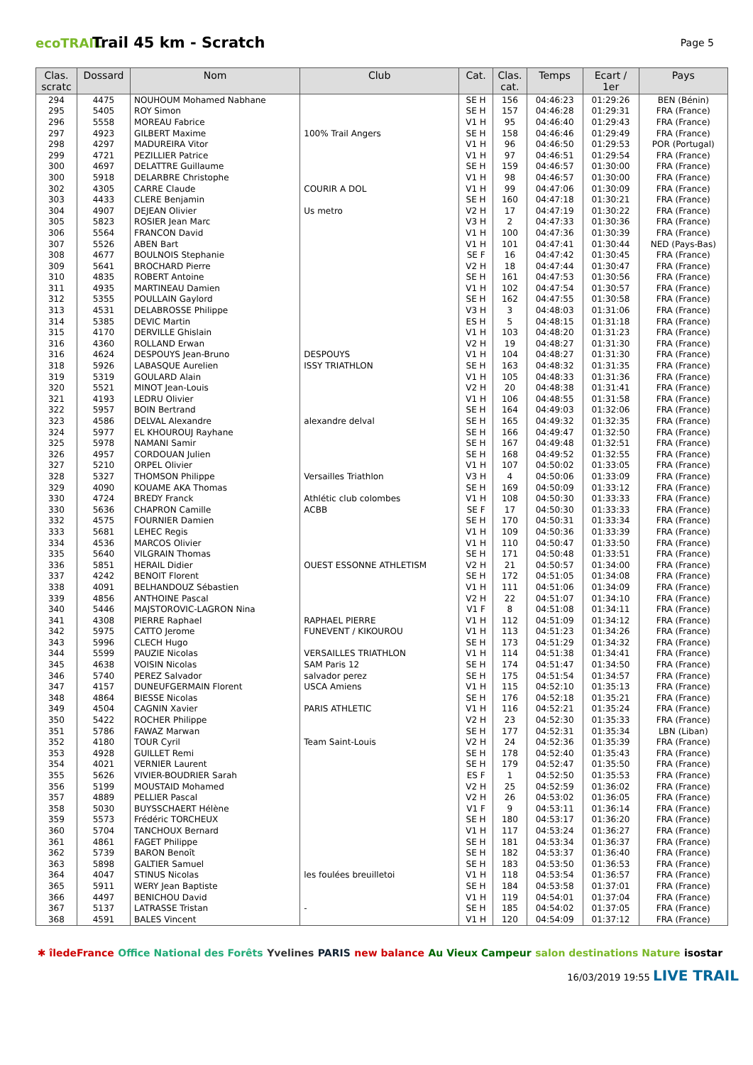ecoTRAIL
Trail 45 km - Scratch
Page 5
| Clas. scratc | Dossard | Nom | Club | Cat. | Clas. cat. | Temps | Ecart / 1er | Pays |
| --- | --- | --- | --- | --- | --- | --- | --- | --- |
| 294 | 4475 | NOUHOUM Mohamed Nabhane | | SE H | 156 | 04:46:23 | 01:29:26 | BEN (Bénin) |
| 295 | 5405 | ROY Simon | | SE H | 157 | 04:46:28 | 01:29:31 | FRA (France) |
| 296 | 5558 | MOREAU Fabrice | | V1 H | 95 | 04:46:40 | 01:29:43 | FRA (France) |
| 297 | 4923 | GILBERT Maxime | 100% Trail Angers | SE H | 158 | 04:46:46 | 01:29:49 | FRA (France) |
| 298 | 4297 | MADUREIRA Vitor | | V1 H | 96 | 04:46:50 | 01:29:53 | POR (Portugal) |
| 299 | 4721 | PEZILLIER Patrice | | V1 H | 97 | 04:46:51 | 01:29:54 | FRA (France) |
| 300 | 4697 | DELATTRE Guillaume | | SE H | 159 | 04:46:57 | 01:30:00 | FRA (France) |
| 300 | 5918 | DELARBRE Christophe | | V1 H | 98 | 04:46:57 | 01:30:00 | FRA (France) |
| 302 | 4305 | CARRE Claude | COURIR A DOL | V1 H | 99 | 04:47:06 | 01:30:09 | FRA (France) |
| 303 | 4433 | CLERE Benjamin | | SE H | 160 | 04:47:18 | 01:30:21 | FRA (France) |
| 304 | 4907 | DEJEAN Olivier | Us metro | V2 H | 17 | 04:47:19 | 01:30:22 | FRA (France) |
| 305 | 5823 | ROSIER Jean Marc | | V3 H | 2 | 04:47:33 | 01:30:36 | FRA (France) |
| 306 | 5564 | FRANCON David | | V1 H | 100 | 04:47:36 | 01:30:39 | FRA (France) |
| 307 | 5526 | ABEN Bart | | V1 H | 101 | 04:47:41 | 01:30:44 | NED (Pays-Bas) |
| 308 | 4677 | BOULNOIS Stephanie | | SE F | 16 | 04:47:42 | 01:30:45 | FRA (France) |
| 309 | 5641 | BROCHARD Pierre | | V2 H | 18 | 04:47:44 | 01:30:47 | FRA (France) |
| 310 | 4835 | ROBERT Antoine | | SE H | 161 | 04:47:53 | 01:30:56 | FRA (France) |
| 311 | 4935 | MARTINEAU Damien | | V1 H | 102 | 04:47:54 | 01:30:57 | FRA (France) |
| 312 | 5355 | POULLAIN Gaylord | | SE H | 162 | 04:47:55 | 01:30:58 | FRA (France) |
| 313 | 4531 | DELABROSSE Philippe | | V3 H | 3 | 04:48:03 | 01:31:06 | FRA (France) |
| 314 | 5385 | DEVIC Martin | | ES H | 5 | 04:48:15 | 01:31:18 | FRA (France) |
| 315 | 4170 | DERVILLE Ghislain | | V1 H | 103 | 04:48:20 | 01:31:23 | FRA (France) |
| 316 | 4360 | ROLLAND Erwan | | V2 H | 19 | 04:48:27 | 01:31:30 | FRA (France) |
| 316 | 4624 | DESPOUYS Jean-Bruno | DESPOUYS | V1 H | 104 | 04:48:27 | 01:31:30 | FRA (France) |
| 318 | 5926 | LABASQUE Aurelien | ISSY TRIATHLON | SE H | 163 | 04:48:32 | 01:31:35 | FRA (France) |
| 319 | 5319 | GOULARD Alain | | V1 H | 105 | 04:48:33 | 01:31:36 | FRA (France) |
| 320 | 5521 | MINOT Jean-Louis | | V2 H | 20 | 04:48:38 | 01:31:41 | FRA (France) |
| 321 | 4193 | LEDRU Olivier | | V1 H | 106 | 04:48:55 | 01:31:58 | FRA (France) |
| 322 | 5957 | BOIN Bertrand | | SE H | 164 | 04:49:03 | 01:32:06 | FRA (France) |
| 323 | 4586 | DELVAL Alexandre | alexandre delval | SE H | 165 | 04:49:32 | 01:32:35 | FRA (France) |
| 324 | 5977 | EL KHOUROUJ Rayhane | | SE H | 166 | 04:49:47 | 01:32:50 | FRA (France) |
| 325 | 5978 | NAMANI Samir | | SE H | 167 | 04:49:48 | 01:32:51 | FRA (France) |
| 326 | 4957 | CORDOUAN Julien | | SE H | 168 | 04:49:52 | 01:32:55 | FRA (France) |
| 327 | 5210 | ORPEL Olivier | | V1 H | 107 | 04:50:02 | 01:33:05 | FRA (France) |
| 328 | 5327 | THOMSON Philippe | Versailles Triathlon | V3 H | 4 | 04:50:06 | 01:33:09 | FRA (France) |
| 329 | 4090 | KOUAME AKA Thomas | | SE H | 169 | 04:50:09 | 01:33:12 | FRA (France) |
| 330 | 4724 | BREDY Franck | Athlétic club colombes | V1 H | 108 | 04:50:30 | 01:33:33 | FRA (France) |
| 330 | 5636 | CHAPRON Camille | ACBB | SE F | 17 | 04:50:30 | 01:33:33 | FRA (France) |
| 332 | 4575 | FOURNIER Damien | | SE H | 170 | 04:50:31 | 01:33:34 | FRA (France) |
| 333 | 5681 | LEHEC Regis | | V1 H | 109 | 04:50:36 | 01:33:39 | FRA (France) |
| 334 | 4536 | MARCOS Olivier | | V1 H | 110 | 04:50:47 | 01:33:50 | FRA (France) |
| 335 | 5640 | VILGRAIN Thomas | | SE H | 171 | 04:50:48 | 01:33:51 | FRA (France) |
| 336 | 5851 | HERAIL Didier | OUEST ESSONNE ATHLETISM | V2 H | 21 | 04:50:57 | 01:34:00 | FRA (France) |
| 337 | 4242 | BENOIT Florent | | SE H | 172 | 04:51:05 | 01:34:08 | FRA (France) |
| 338 | 4091 | BELHANDOUZ Sébastien | | V1 H | 111 | 04:51:06 | 01:34:09 | FRA (France) |
| 339 | 4856 | ANTHOINE Pascal | | V2 H | 22 | 04:51:07 | 01:34:10 | FRA (France) |
| 340 | 5446 | MAJSTOROVIC-LAGRON Nina | | V1 F | 8 | 04:51:08 | 01:34:11 | FRA (France) |
| 341 | 4308 | PIERRE Raphael | RAPHAEL PIERRE | V1 H | 112 | 04:51:09 | 01:34:12 | FRA (France) |
| 342 | 5975 | CATTO Jerome | FUNEVENT / KIKOUROU | V1 H | 113 | 04:51:23 | 01:34:26 | FRA (France) |
| 343 | 5996 | CLECH Hugo | | SE H | 173 | 04:51:29 | 01:34:32 | FRA (France) |
| 344 | 5599 | PAUZIE Nicolas | VERSAILLES TRIATHLON | V1 H | 114 | 04:51:38 | 01:34:41 | FRA (France) |
| 345 | 4638 | VOISIN Nicolas | SAM Paris 12 | SE H | 174 | 04:51:47 | 01:34:50 | FRA (France) |
| 346 | 5740 | PEREZ Salvador | salvador perez | SE H | 175 | 04:51:54 | 01:34:57 | FRA (France) |
| 347 | 4157 | DUNEUFGERMAIN Florent | USCA Amiens | V1 H | 115 | 04:52:10 | 01:35:13 | FRA (France) |
| 348 | 4864 | BIESSE Nicolas | | SE H | 176 | 04:52:18 | 01:35:21 | FRA (France) |
| 349 | 4504 | CAGNIN Xavier | PARIS ATHLETIC | V1 H | 116 | 04:52:21 | 01:35:24 | FRA (France) |
| 350 | 5422 | ROCHER Philippe | | V2 H | 23 | 04:52:30 | 01:35:33 | FRA (France) |
| 351 | 5786 | FAWAZ Marwan | | SE H | 177 | 04:52:31 | 01:35:34 | LBN (Liban) |
| 352 | 4180 | TOUR Cyril | Team Saint-Louis | V2 H | 24 | 04:52:36 | 01:35:39 | FRA (France) |
| 353 | 4928 | GUILLET Remi | | SE H | 178 | 04:52:40 | 01:35:43 | FRA (France) |
| 354 | 4021 | VERNIER Laurent | | SE H | 179 | 04:52:47 | 01:35:50 | FRA (France) |
| 355 | 5626 | VIVIER-BOUDRIER Sarah | | ES F | 1 | 04:52:50 | 01:35:53 | FRA (France) |
| 356 | 5199 | MOUSTAID Mohamed | | V2 H | 25 | 04:52:59 | 01:36:02 | FRA (France) |
| 357 | 4889 | PELLIER Pascal | | V2 H | 26 | 04:53:02 | 01:36:05 | FRA (France) |
| 358 | 5030 | BUYSSCHAERT Hélène | | V1 F | 9 | 04:53:11 | 01:36:14 | FRA (France) |
| 359 | 5573 | Frédéric TORCHEUX | | SE H | 180 | 04:53:17 | 01:36:20 | FRA (France) |
| 360 | 5704 | TANCHOUX Bernard | | V1 H | 117 | 04:53:24 | 01:36:27 | FRA (France) |
| 361 | 4861 | FAGET Philippe | | SE H | 181 | 04:53:34 | 01:36:37 | FRA (France) |
| 362 | 5739 | BARON Benoît | | SE H | 182 | 04:53:37 | 01:36:40 | FRA (France) |
| 363 | 5898 | GALTIER Samuel | | SE H | 183 | 04:53:50 | 01:36:53 | FRA (France) |
| 364 | 4047 | STINUS Nicolas | les foulées breuilletoi | V1 H | 118 | 04:53:54 | 01:36:57 | FRA (France) |
| 365 | 5911 | WERY Jean Baptiste | | SE H | 184 | 04:53:58 | 01:37:01 | FRA (France) |
| 366 | 4497 | BENICHOU David | | V1 H | 119 | 04:54:01 | 01:37:04 | FRA (France) |
| 367 | 5137 | LATRASSE Tristan | - | SE H | 185 | 04:54:02 | 01:37:05 | FRA (France) |
| 368 | 4591 | BALES Vincent | | V1 H | 120 | 04:54:09 | 01:37:12 | FRA (France) |
✱ îledeFrance Office National des Forêts Yvelines PARIS new balance Au Vieux Campeur salon destinations Nature isostar
16/03/2019 19:55 LIVE TRAIL